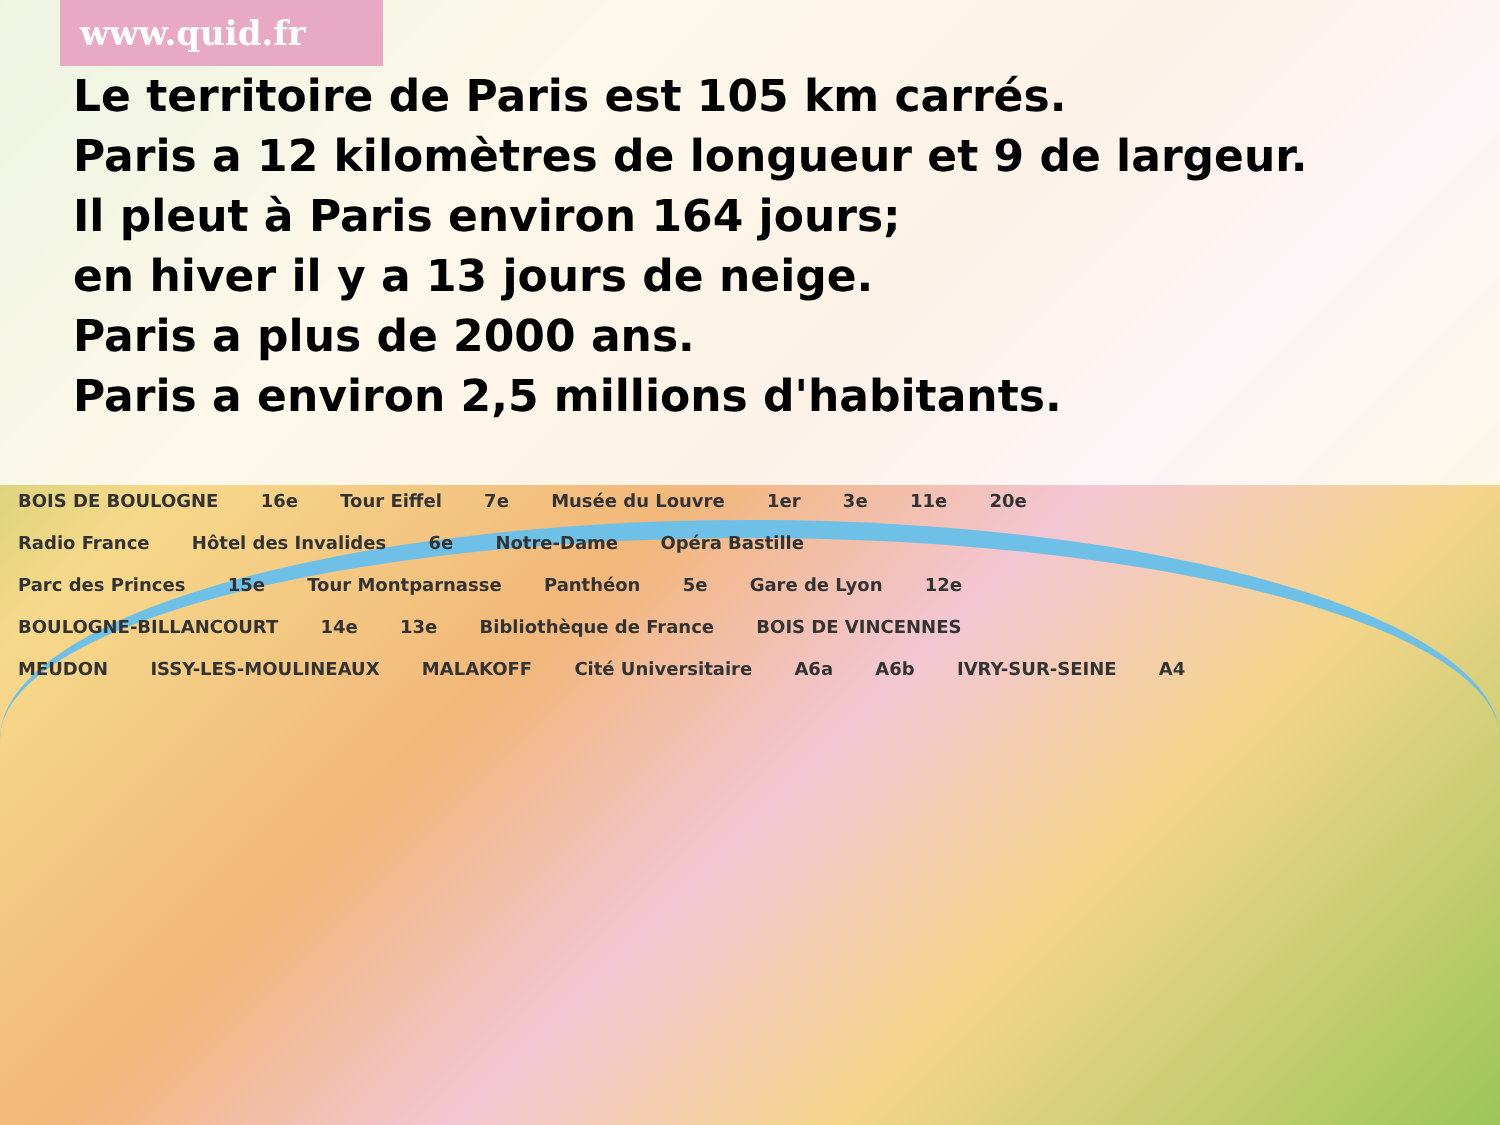www.quid.fr
Le territoire de Paris est 105 km carrés.
Paris a 12 kilomètres de longueur et 9 de largeur.
Il pleut à Paris environ 164 jours;
en hiver il y a 13 jours de neige.
Paris a plus de 2000 ans.
Paris a environ 2,5 millions d'habitants.
BOIS DE BOULOGNE 16e Tour Eiffel 7e Musée du Louvre 1er 3e 11e 20e
Radio France Hôtel des Invalides 6e Notre-Dame Opéra Bastille
Parc des Princes 15e Tour Montparnasse Panthéon 5e Gare de Lyon 12e
BOULOGNE-BILLANCOURT 14e 13e Bibliothèque de France BOIS DE VINCENNES
MEUDON ISSY-LES-MOULINEAUX MALAKOFF Cité Universitaire A6a A6b IVRY-SUR-SEINE A4